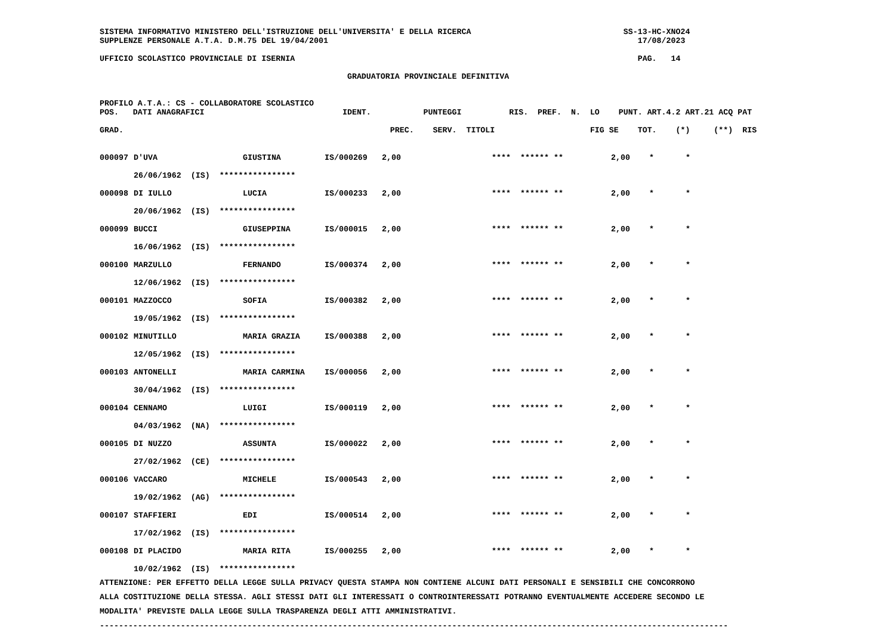SISTEMA INFORMATIVO MINISTERO DELL'ISTRUZIONE DELL'UNIVERSITA' E DELLA RICERCA                                SS-13-HC-XNO24
SUPPLENZE PERSONALE A.T.A. D.M.75 DEL 19/04/2001                                                                 17/08/2023

UFFICIO SCOLASTICO PROVINCIALE DI ISERNIA                                                                        PAG.   14

                                                    GRADUATORIA PROVINCIALE DEFINITIVA


PROFILO A.T.A.: CS - COLLABORATORE SCOLASTICO
POS.   DATI ANAGRAFICI                             IDENT.           PUNTEGGI          RIS.  PREF.  N.  LO    PUNT. ART.4.2 ART.21 ACQ PAT

GRAD.                                                        PREC.    SERV.  TITOLI                    FIG SE    TOT.    (*)     (**)  RIS
| 000097 | D'UVA | GIUSTINA | IS/000269 | 2,00 | **** | ****** | ** | 2,00 | * | * |
| | 26/06/1962 (IS) **************** | | | | | | | | | |
| 000098 | DI IULLO | LUCIA | IS/000233 | 2,00 | **** | ****** | ** | 2,00 | * | * |
| | 20/06/1962 (IS) **************** | | | | | | | | | |
| 000099 | BUCCI | GIUSEPPINA | IS/000015 | 2,00 | **** | ****** | ** | 2,00 | * | * |
| | 16/06/1962 (IS) **************** | | | | | | | | | |
| 000100 | MARZULLO | FERNANDO | IS/000374 | 2,00 | **** | ****** | ** | 2,00 | * | * |
| | 12/06/1962 (IS) **************** | | | | | | | | | |
| 000101 | MAZZOCCO | SOFIA | IS/000382 | 2,00 | **** | ****** | ** | 2,00 | * | * |
| | 19/05/1962 (IS) **************** | | | | | | | | | |
| 000102 | MINUTILLO | MARIA GRAZIA | IS/000388 | 2,00 | **** | ****** | ** | 2,00 | * | * |
| | 12/05/1962 (IS) **************** | | | | | | | | | |
| 000103 | ANTONELLI | MARIA CARMINA | IS/000056 | 2,00 | **** | ****** | ** | 2,00 | * | * |
| | 30/04/1962 (IS) **************** | | | | | | | | | |
| 000104 | CENNAMO | LUIGI | IS/000119 | 2,00 | **** | ****** | ** | 2,00 | * | * |
| | 04/03/1962 (NA) **************** | | | | | | | | | |
| 000105 | DI NUZZO | ASSUNTA | IS/000022 | 2,00 | **** | ****** | ** | 2,00 | * | * |
| | 27/02/1962 (CE) **************** | | | | | | | | | |
| 000106 | VACCARO | MICHELE | IS/000543 | 2,00 | **** | ****** | ** | 2,00 | * | * |
| | 19/02/1962 (AG) **************** | | | | | | | | | |
| 000107 | STAFFIERI | EDI | IS/000514 | 2,00 | **** | ****** | ** | 2,00 | * | * |
| | 17/02/1962 (IS) **************** | | | | | | | | | |
| 000108 | DI PLACIDO | MARIA RITA | IS/000255 | 2,00 | **** | ****** | ** | 2,00 | * | * |
| | 10/02/1962 (IS) **************** | | | | | | | | | |
ATTENZIONE: PER EFFETTO DELLA LEGGE SULLA PRIVACY QUESTA STAMPA NON CONTIENE ALCUNI DATI PERSONALI E SENSIBILI CHE CONCORRONO
ALLA COSTITUZIONE DELLA STESSA. AGLI STESSI DATI GLI INTERESSATI O CONTROINTERESSATI POTRANNO EVENTUALMENTE ACCEDERE SECONDO LE
MODALITA' PREVISTE DALLA LEGGE SULLA TRASPARENZA DEGLI ATTI AMMINISTRATIVI.
------------------------------------------------------------------------------------------------------------------------------------